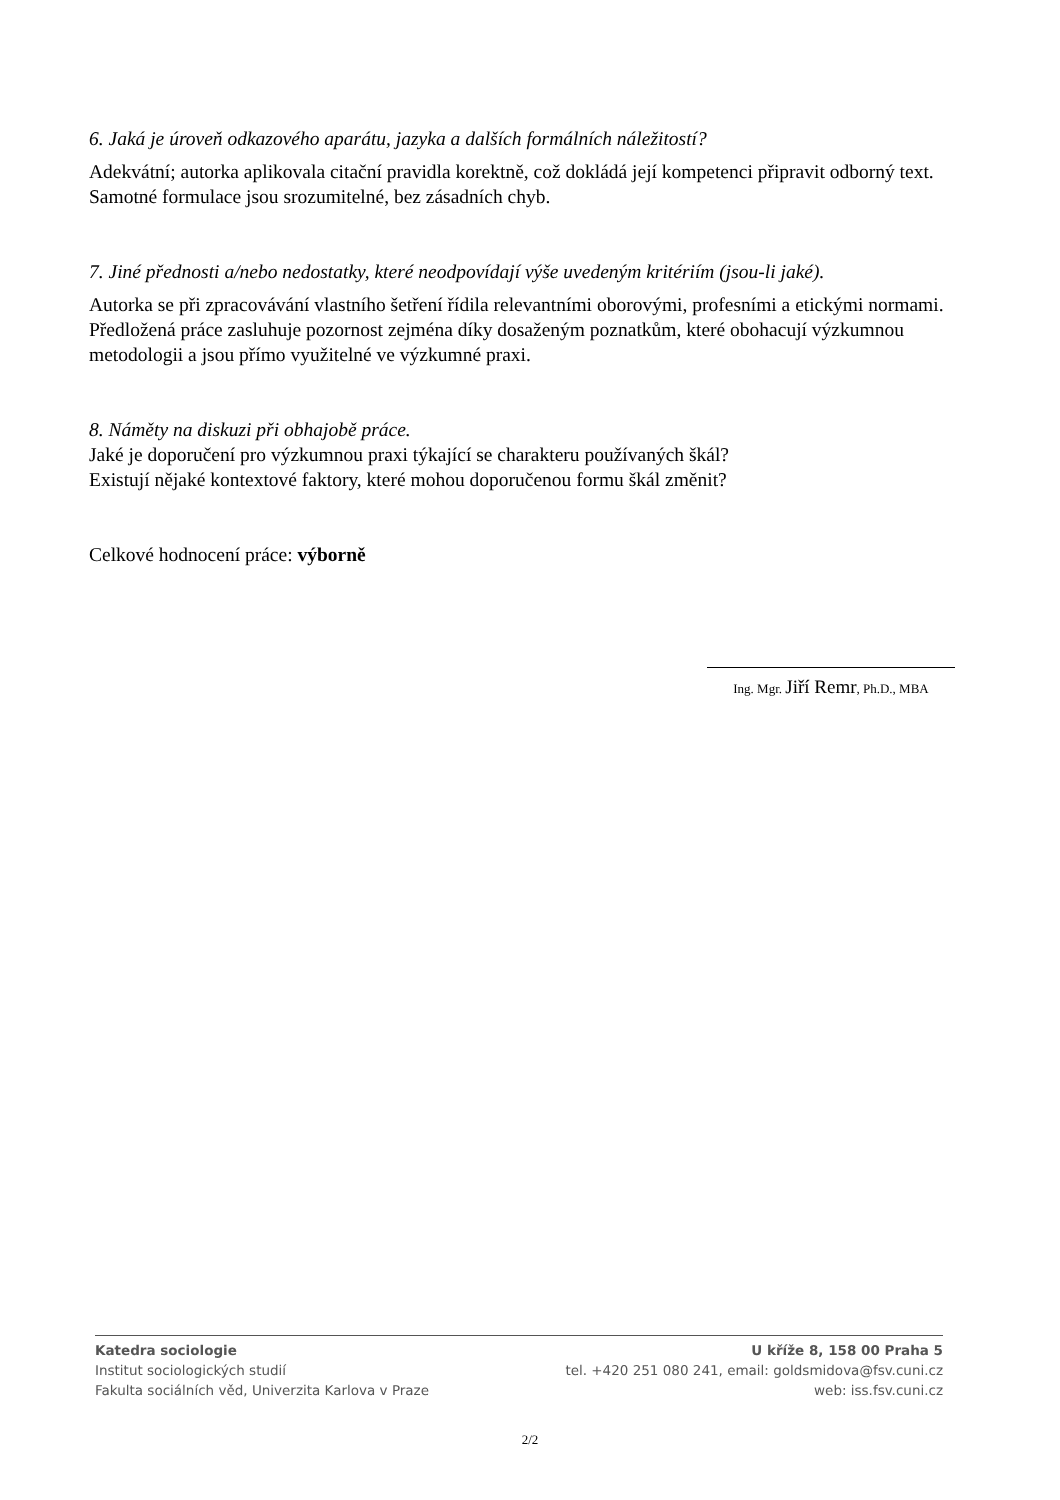6. Jaká je úroveň odkazového aparátu, jazyka a dalších formálních náležitostí?
Adekvátní; autorka aplikovala citační pravidla korektně, což dokládá její kompetenci připravit odborný text. Samotné formulace jsou srozumitelné, bez zásadních chyb.
7. Jiné přednosti a/nebo nedostatky, které neodpovídají výše uvedeným kritériím (jsou-li jaké).
Autorka se při zpracovávání vlastního šetření řídila relevantními oborovými, profesními a etickými normami. Předložená práce zasluhuje pozornost zejména díky dosaženým poznatkům, které obohacují výzkumnou metodologii a jsou přímo využitelné ve výzkumné praxi.
8. Náměty na diskuzi při obhajobě práce.
Jaké je doporučení pro výzkumnou praxi týkající se charakteru používaných škál?
Existují nějaké kontextové faktory, které mohou doporučenou formu škál změnit?
Celkové hodnocení práce: výborně
Ing. Mgr. Jiří Remr, Ph.D., MBA
Katedra sociologie
Institut sociologických studií
Fakulta sociálních věd, Univerzita Karlova v Praze
U kříže 8, 158 00 Praha 5
tel. +420 251 080 241, email: goldsmidova@fsv.cuni.cz
web: iss.fsv.cuni.cz
2/2